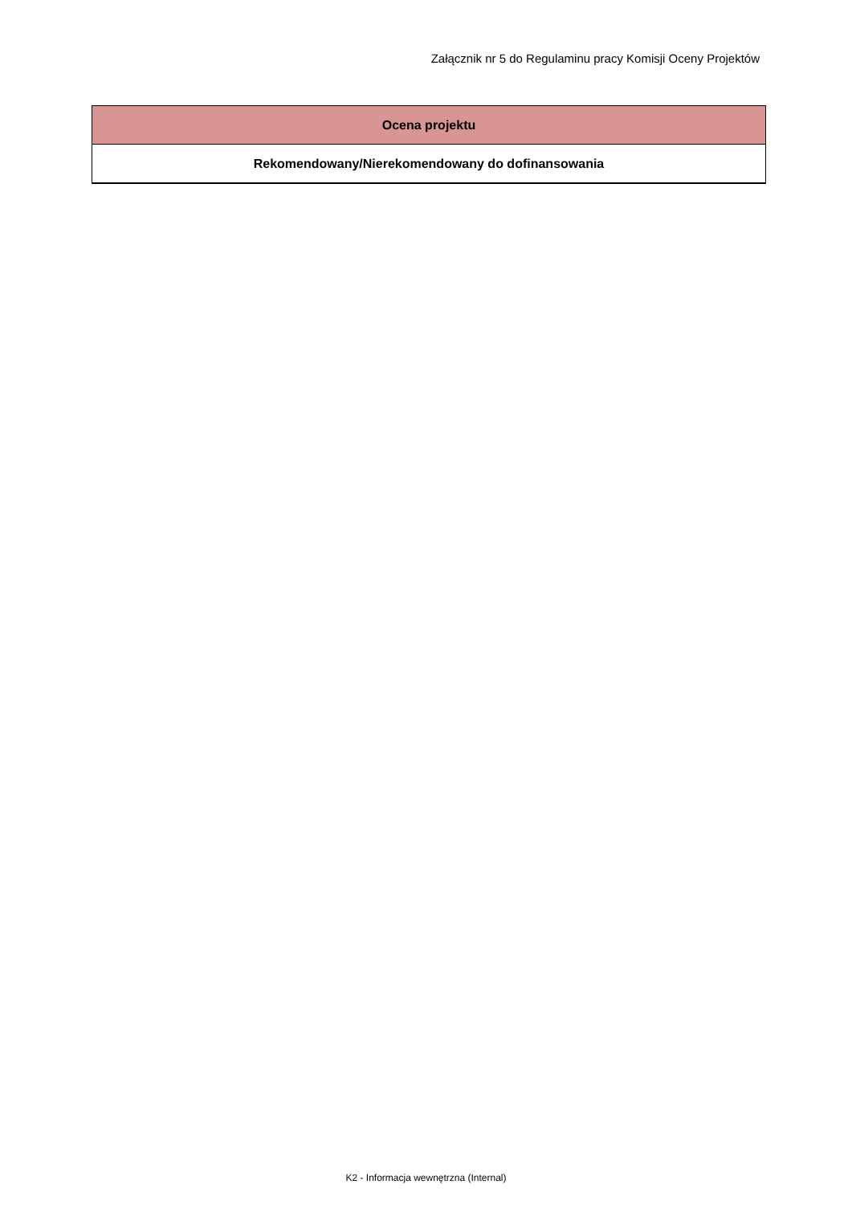Załącznik nr 5 do Regulaminu pracy Komisji Oceny Projektów
| Ocena projektu |
| Rekomendowany/Nierekomendowany do dofinansowania |
K2 - Informacja wewnętrzna (Internal)